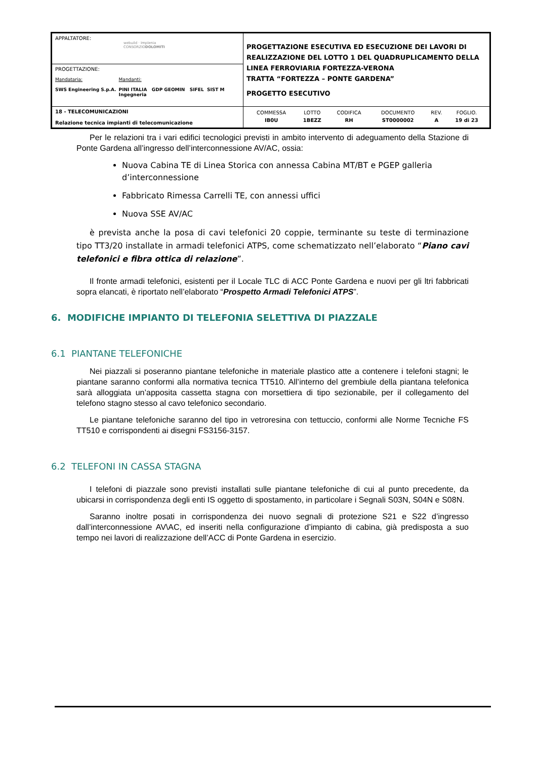| APPALTATORE: webuild · Implenia CONSORZIO DOLOMITI | PROGETTAZIONE ESECUTIVA ED ESECUZIONE DEI LAVORI DI REALIZZAZIONE DEL LOTTO 1 DEL QUADRUPLICAMENTO DELLA LINEA FERROVIARIA FORTEZZA-VERONA TRATTA “FORTEZZA – PONTE GARDENA” PROGETTO ESECUTIVO |
| PROGETTAZIONE: Mandataria: SWS Engineering S.p.A. Mandanti: PINI ITALIA GDP GEOMIN SIFEL SIST M Ingegneria | |
| 18 - TELECOMUNICAZIONI Relazione tecnica impianti di telecomunicazione | / COMMESSA / LOTTO / CODIFICA / DOCUMENTO / REV. / FOGLIO. / / IB0U / 1BEZZ / RH / ST0000002 / A / 19 di 23 / |
Per le relazioni tra i vari edifici tecnologici previsti in ambito intervento di adeguamento della Stazione di Ponte Gardena all’ingresso dell’interconnessione AV/AC, ossia:
Nuova Cabina TE di Linea Storica con annessa Cabina MT/BT e PGEP galleria d’interconnessione
Fabbricato Rimessa Carrelli TE, con annessi uffici
Nuova SSE AV/AC
è prevista anche la posa di cavi telefonici 20 coppie, terminante su teste di terminazione tipo TT3/20 installate in armadi telefonici ATPS, come schematizzato nell’elaborato “Piano cavi telefonici e fibra ottica di relazione”.
Il fronte armadi telefonici, esistenti per il Locale TLC di ACC Ponte Gardena e nuovi per gli ltri fabbricati sopra elancati, è riportato nell’elaborato “Prospetto Armadi Telefonici ATPS”.
6. MODIFICHE IMPIANTO DI TELEFONIA SELETTIVA DI PIAZZALE
6.1 PIANTANE TELEFONICHE
Nei piazzali si poseranno piantane telefoniche in materiale plastico atte a contenere i telefoni stagni; le piantane saranno conformi alla normativa tecnica TT510. All’interno del grembiule della piantana telefonica sarà alloggiata un’apposita cassetta stagna con morsettiera di tipo sezionabile, per il collegamento del telefono stagno stesso al cavo telefonico secondario.
Le piantane telefoniche saranno del tipo in vetroresina con tettuccio, conformi alle Norme Tecniche FS TT510 e corrispondenti ai disegni FS3156-3157.
6.2 TELEFONI IN CASSA STAGNA
I telefoni di piazzale sono previsti installati sulle piantane telefoniche di cui al punto precedente, da ubicarsi in corrispondenza degli enti IS oggetto di spostamento, in particolare i Segnali S03N, S04N e S08N.
Saranno inoltre posati in corrispondenza dei nuovo segnali di protezione S21 e S22 d’ingresso dall’interconnessione AV\AC, ed inseriti nella configurazione d’impianto di cabina, già predisposta a suo tempo nei lavori di realizzazione dell’ACC di Ponte Gardena in esercizio.